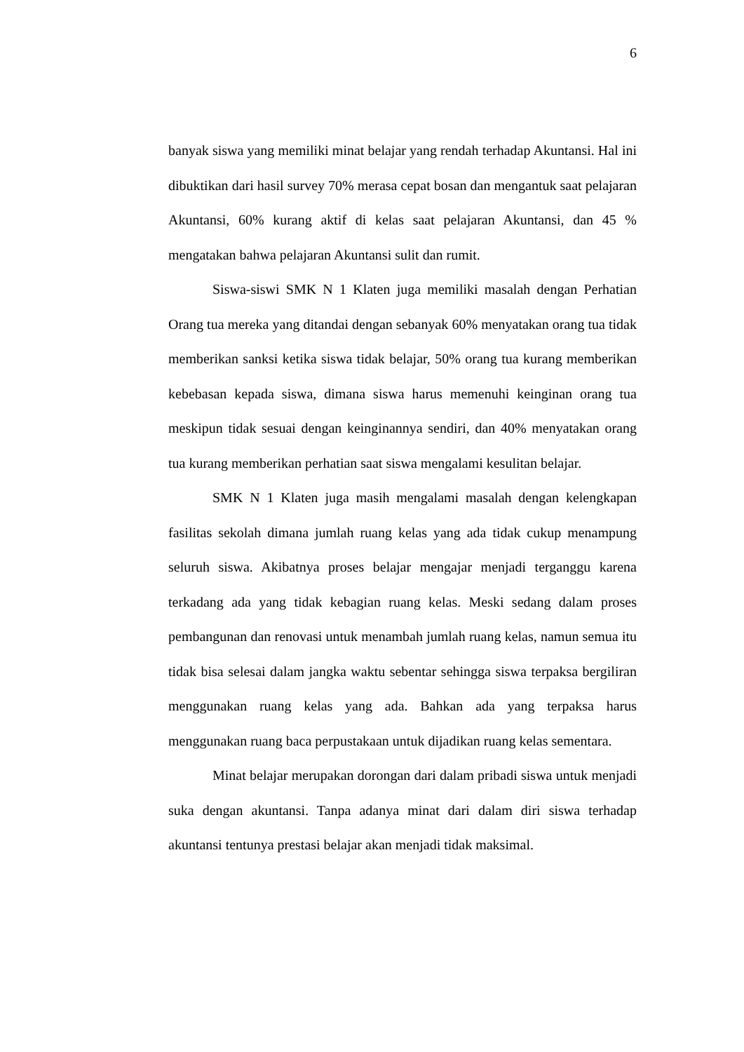6
banyak siswa yang memiliki minat belajar yang rendah terhadap Akuntansi. Hal ini dibuktikan dari hasil survey 70% merasa cepat bosan dan mengantuk saat pelajaran Akuntansi, 60% kurang aktif di kelas saat pelajaran Akuntansi, dan 45 % mengatakan bahwa pelajaran Akuntansi sulit dan rumit.
Siswa-siswi SMK N 1 Klaten juga memiliki masalah dengan Perhatian Orang tua mereka yang ditandai dengan sebanyak 60% menyatakan orang tua tidak memberikan sanksi ketika siswa tidak belajar, 50% orang tua kurang memberikan kebebasan kepada siswa, dimana siswa harus memenuhi keinginan orang tua meskipun tidak sesuai dengan keinginannya sendiri, dan 40% menyatakan orang tua kurang memberikan perhatian saat siswa mengalami kesulitan belajar.
SMK N 1 Klaten juga masih mengalami masalah dengan kelengkapan fasilitas sekolah dimana jumlah ruang kelas yang ada tidak cukup menampung seluruh siswa. Akibatnya proses belajar mengajar menjadi terganggu karena terkadang ada yang tidak kebagian ruang kelas. Meski sedang dalam proses pembangunan dan renovasi untuk menambah jumlah ruang kelas, namun semua itu tidak bisa selesai dalam jangka waktu sebentar sehingga siswa terpaksa bergiliran menggunakan ruang kelas yang ada. Bahkan ada yang terpaksa harus menggunakan ruang baca perpustakaan untuk dijadikan ruang kelas sementara.
Minat belajar merupakan dorongan dari dalam pribadi siswa untuk menjadi suka dengan akuntansi. Tanpa adanya minat dari dalam diri siswa terhadap akuntansi tentunya prestasi belajar akan menjadi tidak maksimal.